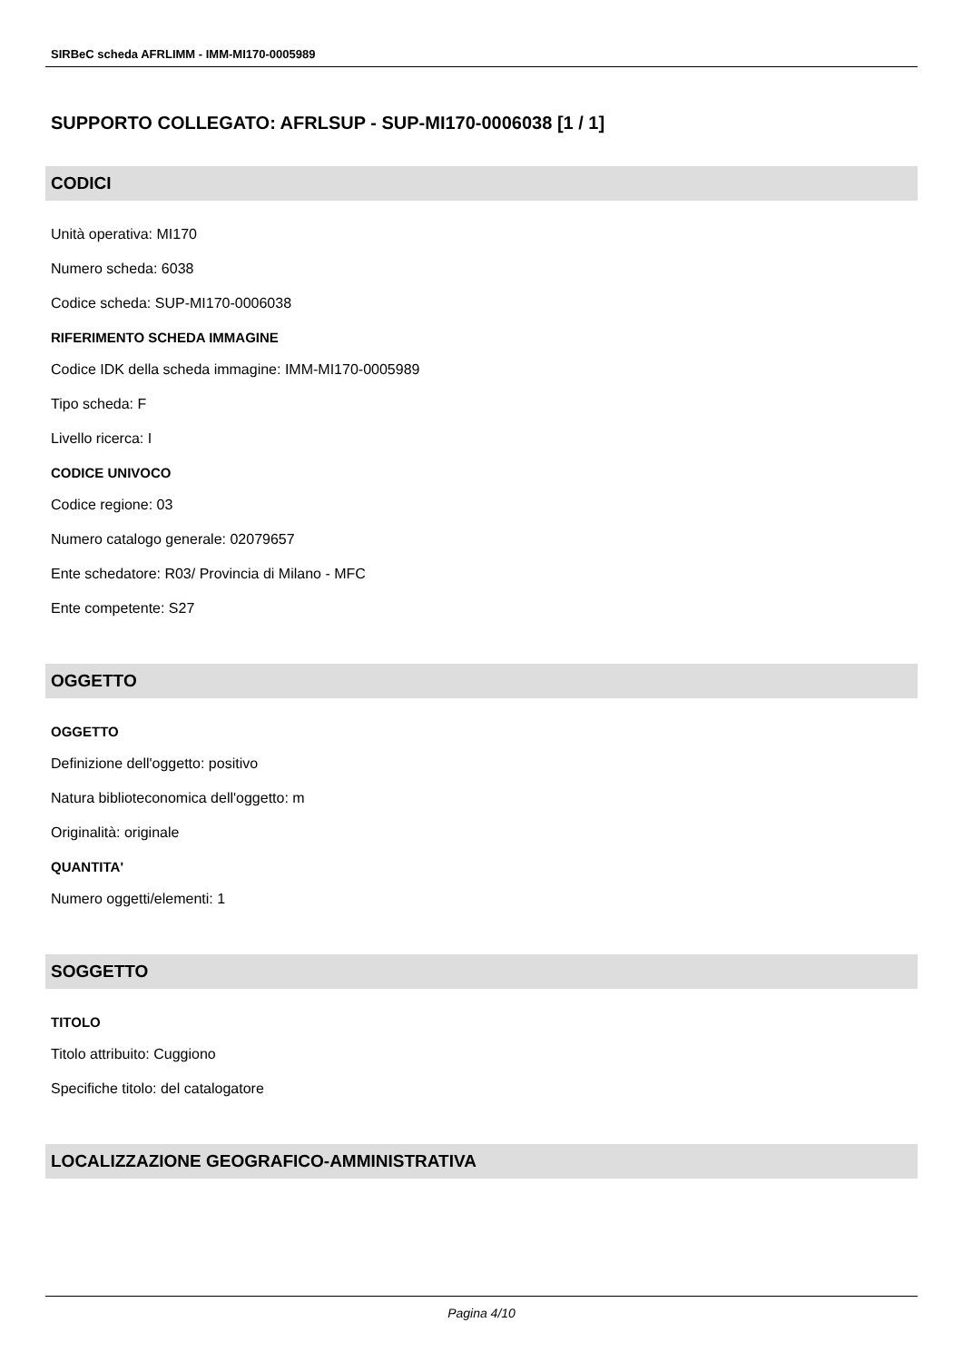SIRBeC scheda AFRLIMM - IMM-MI170-0005989
SUPPORTO COLLEGATO: AFRLSUP - SUP-MI170-0006038 [1 / 1]
CODICI
Unità operativa: MI170
Numero scheda: 6038
Codice scheda: SUP-MI170-0006038
RIFERIMENTO SCHEDA IMMAGINE
Codice IDK della scheda immagine: IMM-MI170-0005989
Tipo scheda: F
Livello ricerca: I
CODICE UNIVOCO
Codice regione: 03
Numero catalogo generale: 02079657
Ente schedatore: R03/ Provincia di Milano - MFC
Ente competente: S27
OGGETTO
OGGETTO
Definizione dell'oggetto: positivo
Natura biblioteconomica dell'oggetto: m
Originalità: originale
QUANTITA'
Numero oggetti/elementi: 1
SOGGETTO
TITOLO
Titolo attribuito: Cuggiono
Specifiche titolo: del catalogatore
LOCALIZZAZIONE GEOGRAFICO-AMMINISTRATIVA
Pagina 4/10